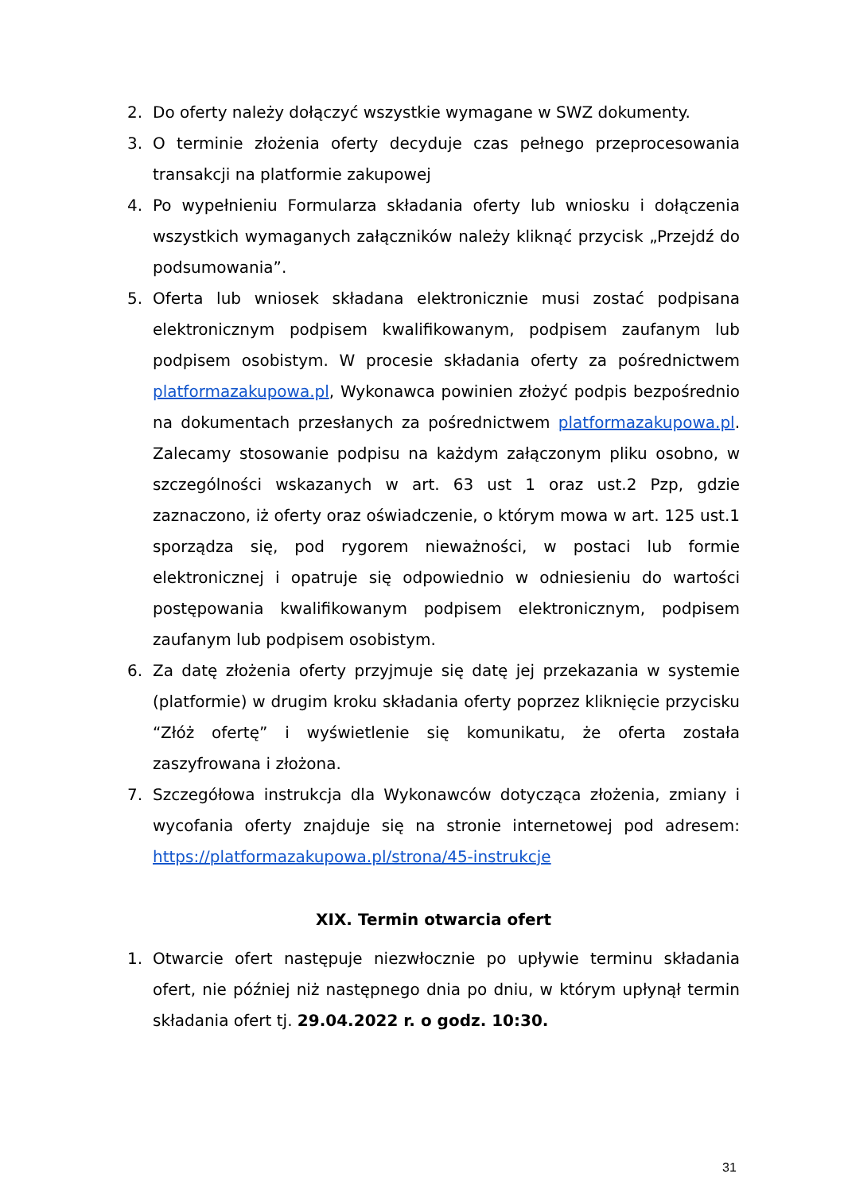2. Do oferty należy dołączyć wszystkie wymagane w SWZ dokumenty.
3. O terminie złożenia oferty decyduje czas pełnego przeprocesowania transakcji na platformie zakupowej
4. Po wypełnieniu Formularza składania oferty lub wniosku i dołączenia wszystkich wymaganych załączników należy kliknąć przycisk „Przejdź do podsumowania”.
5. Oferta lub wniosek składana elektronicznie musi zostać podpisana elektronicznym podpisem kwalifikowanym, podpisem zaufanym lub podpisem osobistym. W procesie składania oferty za pośrednictwem platformazakupowa.pl, Wykonawca powinien złożyć podpis bezpośrednio na dokumentach przesłanych za pośrednictwem platformazakupowa.pl. Zalecamy stosowanie podpisu na każdym załączonym pliku osobno, w szczególności wskazanych w art. 63 ust 1 oraz ust.2 Pzp, gdzie zaznaczono, iż oferty oraz oświadczenie, o którym mowa w art. 125 ust.1 sporządza się, pod rygorem nieważności, w postaci lub formie elektronicznej i opatruje się odpowiednio w odniesieniu do wartości postępowania kwalifikowanym podpisem elektronicznym, podpisem zaufanym lub podpisem osobistym.
6. Za datę złożenia oferty przyjmuje się datę jej przekazania w systemie (platformie) w drugim kroku składania oferty poprzez kliknięcie przycisku “Złóż ofertę” i wyświetlenie się komunikatu, że oferta została zaszyfrowana i złożona.
7. Szczegółowa instrukcja dla Wykonawców dotycząca złożenia, zmiany i wycofania oferty znajduje się na stronie internetowej pod adresem: https://platformazakupowa.pl/strona/45-instrukcje
XIX. Termin otwarcia ofert
1. Otwarcie ofert następuje niezwłocznie po upływie terminu składania ofert, nie później niż następnego dnia po dniu, w którym upłynął termin składania ofert tj. 29.04.2022 r. o godz. 10:30.
31